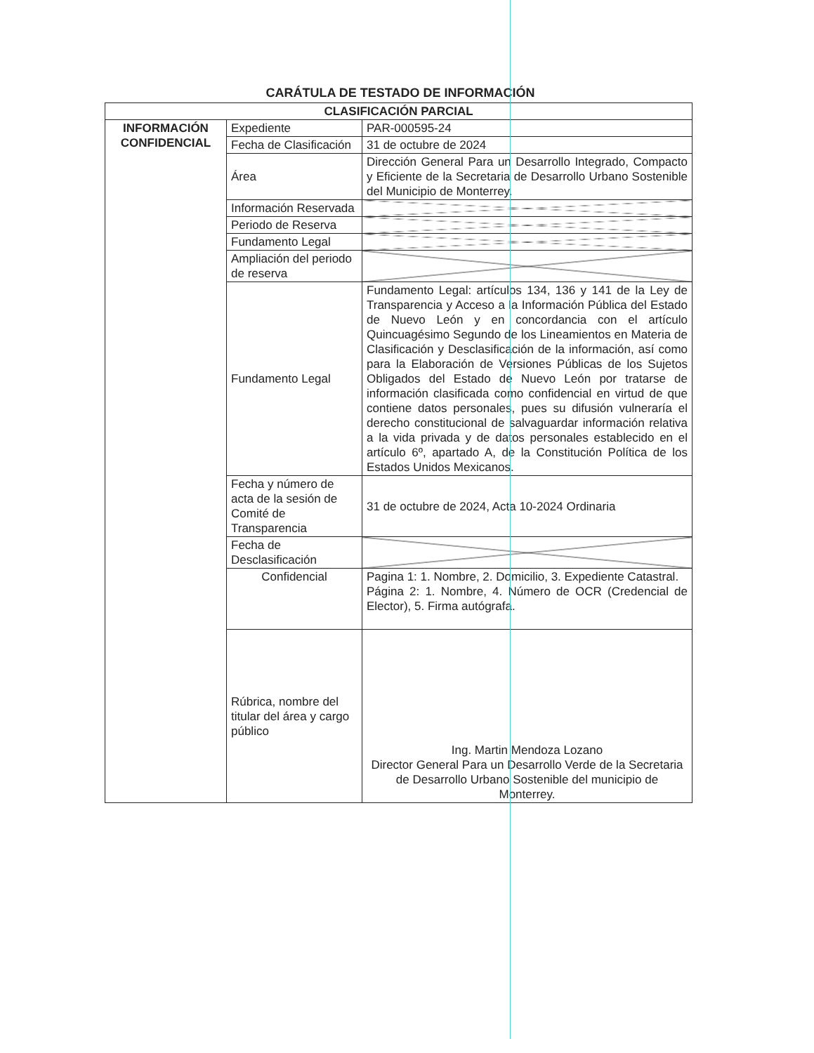CARÁTULA DE TESTADO DE INFORMACIÓN
| CLASIFICACIÓN PARCIAL | | |
| --- | --- | --- |
| INFORMACIÓN CONFIDENCIAL | Expediente | PAR-000595-24 |
| | Fecha de Clasificación | 31 de octubre de 2024 |
| | Área | Dirección General Para un Desarrollo Integrado, Compacto y Eficiente de la Secretaria de Desarrollo Urbano Sostenible del Municipio de Monterrey. |
| | Información Reservada | |
| | Periodo de Reserva | |
| | Fundamento Legal | |
| | Ampliación del periodo de reserva | |
| | Fundamento Legal | Fundamento Legal: artículos 134, 136 y 141 de la Ley de Transparencia y Acceso a la Información Pública del Estado de Nuevo León y en concordancia con el artículo Quincuagésimo Segundo de los Lineamientos en Materia de Clasificación y Desclasificación de la información, así como para la Elaboración de Versiones Públicas de los Sujetos Obligados del Estado de Nuevo León por tratarse de información clasificada como confidencial en virtud de que contiene datos personales, pues su difusión vulneraría el derecho constitucional de salvaguardar información relativa a la vida privada y de datos personales establecido en el artículo 6º, apartado A, de la Constitución Política de los Estados Unidos Mexicanos. |
| | Fecha y número de acta de la sesión de Comité de Transparencia | 31 de octubre de 2024, Acta 10-2024 Ordinaria |
| | Fecha de Desclasificación | |
| | Confidencial | Pagina 1: 1. Nombre, 2. Domicilio, 3. Expediente Catastral. Página 2: 1. Nombre, 4. Número de OCR (Credencial de Elector), 5. Firma autógrafa. |
| | Rúbrica, nombre del titular del área y cargo público | Ing. Martin Mendoza Lozano Director General Para un Desarrollo Verde de la Secretaria de Desarrollo Urbano Sostenible del municipio de Monterrey. |